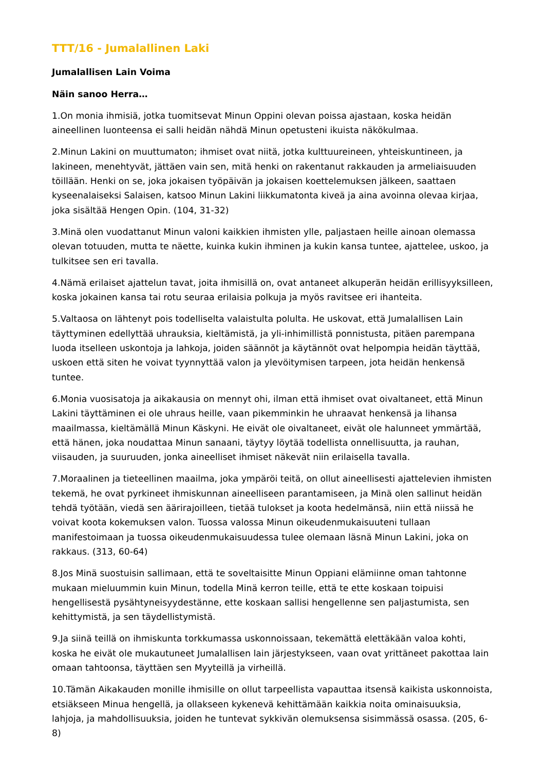TTT/16 - Jumalallinen Laki
Jumalallisen Lain Voima
Näin sanoo Herra…
1.On monia ihmisiä, jotka tuomitsevat Minun Oppini olevan poissa ajastaan, koska heidän aineellinen luonteensa ei salli heidän nähdä Minun opetusteni ikuista näkökulmaa.
2.Minun Lakini on muuttumaton; ihmiset ovat niitä, jotka kulttuureineen, yhteiskuntineen, ja lakineen, menehtyvät, jättäen vain sen, mitä henki on rakentanut rakkauden ja armeliaisuuden töillään. Henki on se, joka jokaisen työpäivän ja jokaisen koettelemuksen jälkeen, saattaen kyseenalaiseksi Salaisen, katsoo Minun Lakini liikkumatonta kiveä ja aina avoinna olevaa kirjaa, joka sisältää Hengen Opin. (104, 31-32)
3.Minä olen vuodattanut Minun valoni kaikkien ihmisten ylle, paljastaen heille ainoan olemassa olevan totuuden, mutta te näette, kuinka kukin ihminen ja kukin kansa tuntee, ajattelee, uskoo, ja tulkitsee sen eri tavalla.
4.Nämä erilaiset ajattelun tavat, joita ihmisillä on, ovat antaneet alkuperän heidän erillisyyksilleen, koska jokainen kansa tai rotu seuraa erilaisia polkuja ja myös ravitsee eri ihanteita.
5.Valtaosa on lähtenyt pois todelliselta valaistulta polulta. He uskovat, että Jumalallisen Lain täyttyminen edellyttää uhrauksia, kieltämistä, ja yli-inhimillistä ponnistusta, pitäen parempana luoda itselleen uskontoja ja lahkoja, joiden säännöt ja käytännöt ovat helpompia heidän täyttää, uskoen että siten he voivat tyynnyttää valon ja ylevöitymisen tarpeen, jota heidän henkensä tuntee.
6.Monia vuosisatoja ja aikakausia on mennyt ohi, ilman että ihmiset ovat oivaltaneet, että Minun Lakini täyttäminen ei ole uhraus heille, vaan pikemminkin he uhraavat henkensä ja lihansa maailmassa, kieltämällä Minun Käskyni. He eivät ole oivaltaneet, eivät ole halunneet ymmärtää, että hänen, joka noudattaa Minun sanaani, täytyy löytää todellista onnellisuutta, ja rauhan, viisauden, ja suuruuden, jonka aineelliset ihmiset näkevät niin erilaisella tavalla.
7.Moraalinen ja tieteellinen maailma, joka ympäröi teitä, on ollut aineellisesti ajattelevien ihmisten tekemä, he ovat pyrkineet ihmiskunnan aineelliseen parantamiseen, ja Minä olen sallinut heidän tehdä työtään, viedä sen äärirajoilleen, tietää tulokset ja koota hedelmänsä, niin että niissä he voivat koota kokemuksen valon. Tuossa valossa Minun oikeudenmukaisuuteni tullaan manifestoimaan ja tuossa oikeudenmukaisuudessa tulee olemaan läsnä Minun Lakini, joka on rakkaus. (313, 60-64)
8.Jos Minä suostuisin sallimaan, että te soveltaisitte Minun Oppiani elämiinne oman tahtonne mukaan mieluummin kuin Minun, todella Minä kerron teille, että te ette koskaan toipuisi hengellisestä pysähtyneisyydestänne, ette koskaan sallisi hengellenne sen paljastumista, sen kehittymistä, ja sen täydellistymistä.
9.Ja siinä teillä on ihmiskunta torkkumassa uskonnoissaan, tekemättä elettäkään valoa kohti, koska he eivät ole mukautuneet Jumalallisen lain järjestykseen, vaan ovat yrittäneet pakottaa lain omaan tahtoonsa, täyttäen sen Myyteillä ja virheillä.
10.Tämän Aikakauden monille ihmisille on ollut tarpeellista vapauttaa itsensä kaikista uskonnoista, etsiäkseen Minua hengellä, ja ollakseen kykenevä kehittämään kaikkia noita ominaisuuksia, lahjoja, ja mahdollisuuksia, joiden he tuntevat sykkivän olemuksensa sisimmässä osassa. (205, 6-8)